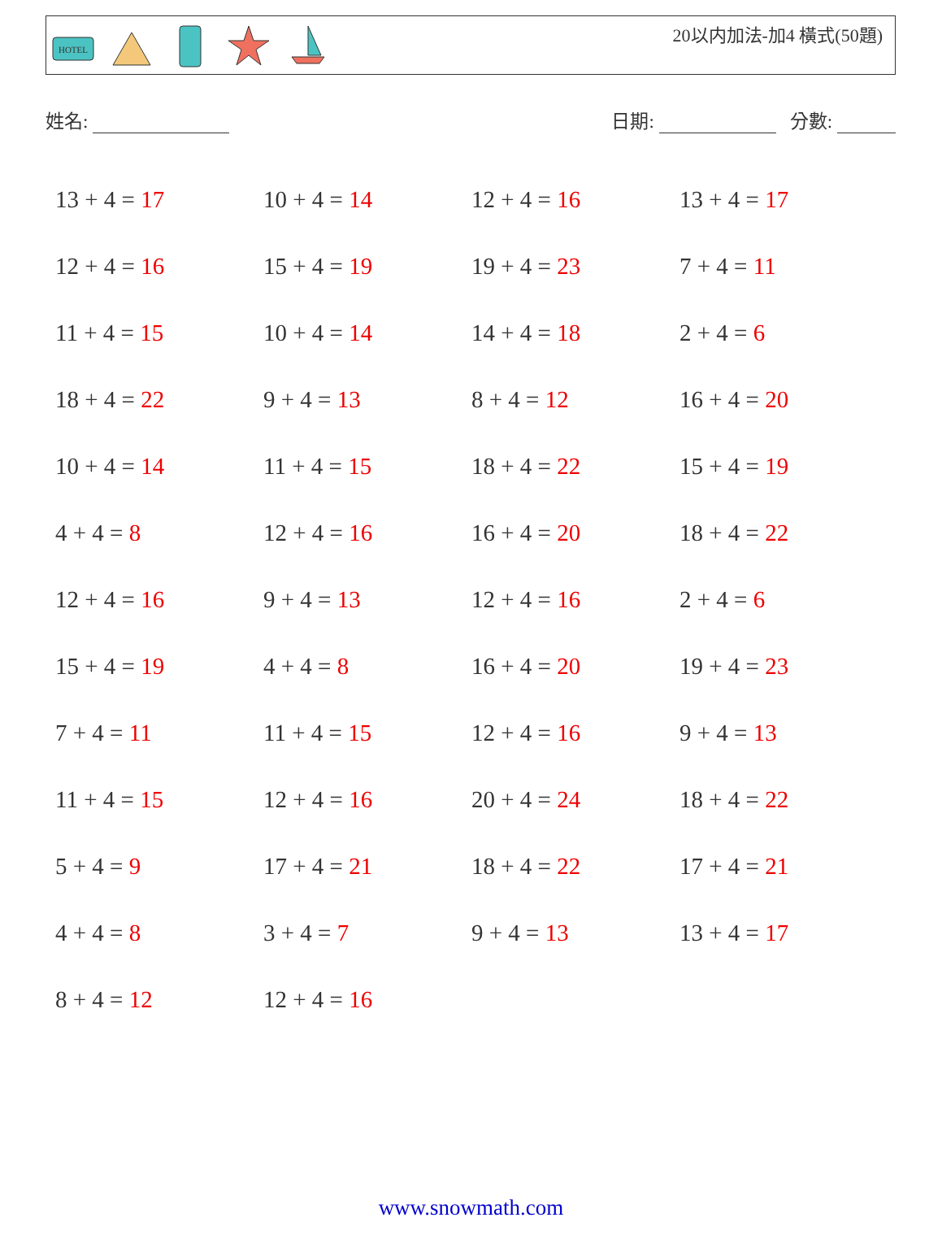HOTEL
20以内加法-加4 橫式(50題)
姓名: 日期: 分數:
| 13 + 4 = 17 | 10 + 4 = 14 | 12 + 4 = 16 | 13 + 4 = 17 |
| 12 + 4 = 16 | 15 + 4 = 19 | 19 + 4 = 23 | 7 + 4 = 11 |
| 11 + 4 = 15 | 10 + 4 = 14 | 14 + 4 = 18 | 2 + 4 = 6 |
| 18 + 4 = 22 | 9 + 4 = 13 | 8 + 4 = 12 | 16 + 4 = 20 |
| 10 + 4 = 14 | 11 + 4 = 15 | 18 + 4 = 22 | 15 + 4 = 19 |
| 4 + 4 = 8 | 12 + 4 = 16 | 16 + 4 = 20 | 18 + 4 = 22 |
| 12 + 4 = 16 | 9 + 4 = 13 | 12 + 4 = 16 | 2 + 4 = 6 |
| 15 + 4 = 19 | 4 + 4 = 8 | 16 + 4 = 20 | 19 + 4 = 23 |
| 7 + 4 = 11 | 11 + 4 = 15 | 12 + 4 = 16 | 9 + 4 = 13 |
| 11 + 4 = 15 | 12 + 4 = 16 | 20 + 4 = 24 | 18 + 4 = 22 |
| 5 + 4 = 9 | 17 + 4 = 21 | 18 + 4 = 22 | 17 + 4 = 21 |
| 4 + 4 = 8 | 3 + 4 = 7 | 9 + 4 = 13 | 13 + 4 = 17 |
| 8 + 4 = 12 | 12 + 4 = 16 | | |
www.snowmath.com